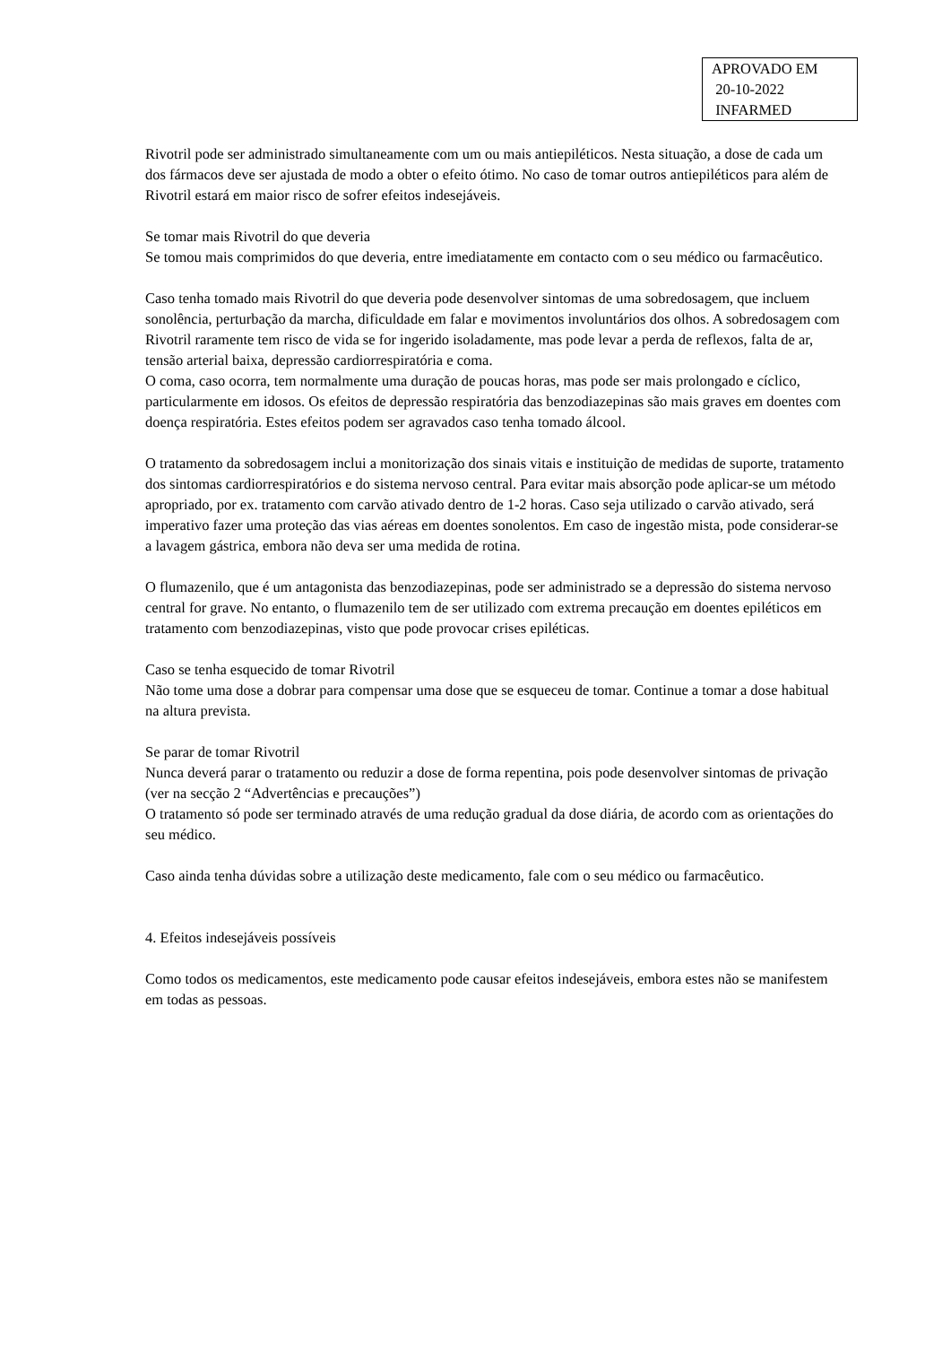APROVADO EM
20-10-2022
INFARMED
Rivotril pode ser administrado simultaneamente com um ou mais antiepiléticos. Nesta situação, a dose de cada um dos fármacos deve ser ajustada de modo a obter o efeito ótimo. No caso de tomar outros antiepiléticos para além de Rivotril estará em maior risco de sofrer efeitos indesejáveis.
Se tomar mais Rivotril do que deveria
Se tomou mais comprimidos do que deveria, entre imediatamente em contacto com o seu médico ou farmacêutico.
Caso tenha tomado mais Rivotril do que deveria pode desenvolver sintomas de uma sobredosagem, que incluem sonolência, perturbação da marcha, dificuldade em falar e movimentos involuntários dos olhos. A sobredosagem com Rivotril raramente tem risco de vida se for ingerido isoladamente, mas pode levar a perda de reflexos, falta de ar, tensão arterial baixa, depressão cardiorrespiratória e coma.
O coma, caso ocorra, tem normalmente uma duração de poucas horas, mas pode ser mais prolongado e cíclico, particularmente em idosos. Os efeitos de depressão respiratória das benzodiazepinas são mais graves em doentes com doença respiratória. Estes efeitos podem ser agravados caso tenha tomado álcool.
O tratamento da sobredosagem inclui a monitorização dos sinais vitais e instituição de medidas de suporte, tratamento dos sintomas cardiorrespiratórios e do sistema nervoso central. Para evitar mais absorção pode aplicar-se um método apropriado, por ex. tratamento com carvão ativado dentro de 1-2 horas. Caso seja utilizado o carvão ativado, será imperativo fazer uma proteção das vias aéreas em doentes sonolentos. Em caso de ingestão mista, pode considerar-se a lavagem gástrica, embora não deva ser uma medida de rotina.
O flumazenilo, que é um antagonista das benzodiazepinas, pode ser administrado se a depressão do sistema nervoso central for grave. No entanto, o flumazenilo tem de ser utilizado com extrema precaução em doentes epiléticos em tratamento com benzodiazepinas, visto que pode provocar crises epiléticas.
Caso se tenha esquecido de tomar Rivotril
Não tome uma dose a dobrar para compensar uma dose que se esqueceu de tomar. Continue a tomar a dose habitual na altura prevista.
Se parar de tomar Rivotril
Nunca deverá parar o tratamento ou reduzir a dose de forma repentina, pois pode desenvolver sintomas de privação (ver na secção 2 “Advertências e precauções”)
O tratamento só pode ser terminado através de uma redução gradual da dose diária, de acordo com as orientações do seu médico.
Caso ainda tenha dúvidas sobre a utilização deste medicamento, fale com o seu médico ou farmacêutico.
4. Efeitos indesejáveis possíveis
Como todos os medicamentos, este medicamento pode causar efeitos indesejáveis, embora estes não se manifestem em todas as pessoas.